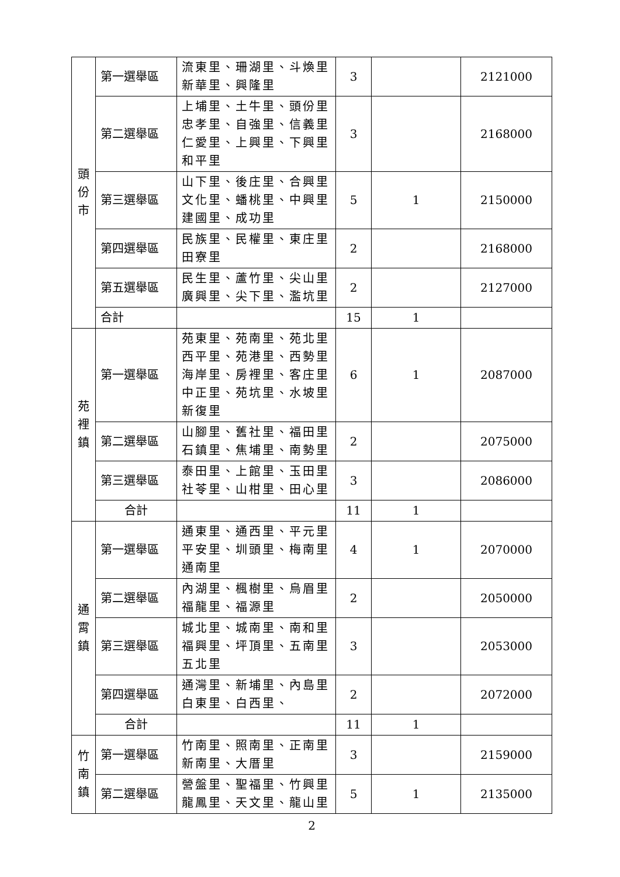| 頭 份 市 | 第一選舉區 | 流東里、珊湖里、斗煥里 新華里、興隆里 | 3 | | 2121000 |
| | 第二選舉區 | 上埔里、土牛里、頭份里 忠孝里、自強里、信義里 仁愛里、上興里、下興里 和平里 | 3 | | 2168000 |
| | 第三選舉區 | 山下里、後庄里、合興里 文化里、蟠桃里、中興里 建國里、成功里 | 5 | 1 | 2150000 |
| | 第四選舉區 | 民族里、民權里、東庄里 田寮里 | 2 | | 2168000 |
| | 第五選舉區 | 民生里、蘆竹里、尖山里 廣興里、尖下里、濫坑里 | 2 | | 2127000 |
| | 合計 | | 15 | 1 | |
| 苑 裡 鎮 | 第一選舉區 | 苑東里、苑南里、苑北里 西平里、苑港里、西勢里 海岸里、房裡里、客庄里 中正里、苑坑里、水坡里 新復里 | 6 | 1 | 2087000 |
| | 第二選舉區 | 山腳里、舊社里、福田里 石鎮里、焦埔里、南勢里 | 2 | | 2075000 |
| | 第三選舉區 | 泰田里、上館里、玉田里 社苓里、山柑里、田心里 | 3 | | 2086000 |
| | 合計 | | 11 | 1 | |
| 通 霄 鎮 | 第一選舉區 | 通東里、通西里、平元里 平安里、圳頭里、梅南里 通南里 | 4 | 1 | 2070000 |
| | 第二選舉區 | 內湖里、楓樹里、烏眉里 福龍里、福源里 | 2 | | 2050000 |
| | 第三選舉區 | 城北里、城南里、南和里 福興里、坪頂里、五南里 五北里 | 3 | | 2053000 |
| | 第四選舉區 | 通灣里、新埔里、內島里 白東里、白西里、 | 2 | | 2072000 |
| | 合計 | | 11 | 1 | |
| 竹 南 鎮 | 第一選舉區 | 竹南里、照南里、正南里 新南里、大厝里 | 3 | | 2159000 |
| | 第二選舉區 | 營盤里、聖福里、竹興里 龍鳳里、天文里、龍山里 | 5 | 1 | 2135000 |
2